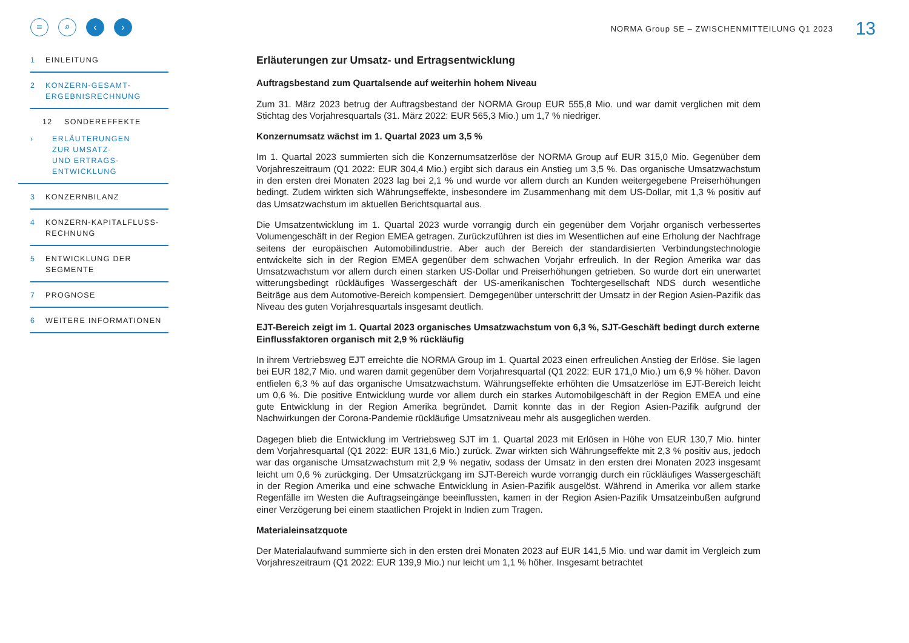≡ ⌕ ‹ ›
NORMA Group SE – ZWISCHENMITTEILUNG Q1 2023
13
1 EINLEITUNG
2 KONZERN-GESAMT-
ERGEBNISRECHNUNG
12 SONDEREFFEKTE
› ERLÄUTERUNGEN
ZUR UMSATZ-
UND ERTRAGS-
ENTWICKLUNG
3 KONZERNBILANZ
4 KONZERN-KAPITALFLUSS-
RECHNUNG
5 ENTWICKLUNG DER
SEGMENTE
7 PROGNOSE
6 WEITERE INFORMATIONEN
Erläuterungen zur Umsatz- und Ertragsentwicklung
Auftragsbestand zum Quartalsende auf weiterhin hohem Niveau
Zum 31. März 2023 betrug der Auftragsbestand der NORMA Group EUR 555,8 Mio. und war damit verglichen mit dem Stichtag des Vorjahresquartals (31. März 2022: EUR 565,3 Mio.) um 1,7 % niedriger.
Konzernumsatz wächst im 1. Quartal 2023 um 3,5 %
Im 1. Quartal 2023 summierten sich die Konzernumsatzerlöse der NORMA Group auf EUR 315,0 Mio. Gegenüber dem Vorjahreszeitraum (Q1 2022: EUR 304,4 Mio.) ergibt sich daraus ein Anstieg um 3,5 %. Das organische Umsatzwachstum in den ersten drei Monaten 2023 lag bei 2,1 % und wurde vor allem durch an Kunden weitergegebene Preiserhöhungen bedingt. Zudem wirkten sich Währungseffekte, insbesondere im Zusammenhang mit dem US-Dollar, mit 1,3 % positiv auf das Umsatzwachstum im aktuellen Berichtsquartal aus.
Die Umsatzentwicklung im 1. Quartal 2023 wurde vorrangig durch ein gegenüber dem Vorjahr organisch verbessertes Volumengeschäft in der Region EMEA getragen. Zurückzuführen ist dies im Wesentlichen auf eine Erholung der Nachfrage seitens der europäischen Automobilindustrie. Aber auch der Bereich der standardisierten Verbindungstechnologie entwickelte sich in der Region EMEA gegenüber dem schwachen Vorjahr erfreulich. In der Region Amerika war das Umsatzwachstum vor allem durch einen starken US-Dollar und Preiserhöhungen getrieben. So wurde dort ein unerwartet witterungsbedingt rückläufiges Wassergeschäft der US-amerikanischen Tochtergesellschaft NDS durch wesentliche Beiträge aus dem Automotive-Bereich kompensiert. Demgegenüber unterschritt der Umsatz in der Region Asien-Pazifik das Niveau des guten Vorjahresquartals insgesamt deutlich.
EJT-Bereich zeigt im 1. Quartal 2023 organisches Umsatzwachstum von 6,3 %, SJT-Geschäft bedingt durch externe Einflussfaktoren organisch mit 2,9 % rückläufig
In ihrem Vertriebsweg EJT erreichte die NORMA Group im 1. Quartal 2023 einen erfreulichen Anstieg der Erlöse. Sie lagen bei EUR 182,7 Mio. und waren damit gegenüber dem Vorjahresquartal (Q1 2022: EUR 171,0 Mio.) um 6,9 % höher. Davon entfielen 6,3 % auf das organische Umsatzwachstum. Währungseffekte erhöhten die Umsatzerlöse im EJT-Bereich leicht um 0,6 %. Die positive Entwicklung wurde vor allem durch ein starkes Automobilgeschäft in der Region EMEA und eine gute Entwicklung in der Region Amerika begründet. Damit konnte das in der Region Asien-Pazifik aufgrund der Nachwirkungen der Corona-Pandemie rückläufige Umsatzniveau mehr als ausgeglichen werden.
Dagegen blieb die Entwicklung im Vertriebsweg SJT im 1. Quartal 2023 mit Erlösen in Höhe von EUR 130,7 Mio. hinter dem Vorjahresquartal (Q1 2022: EUR 131,6 Mio.) zurück. Zwar wirkten sich Währungseffekte mit 2,3 % positiv aus, jedoch war das organische Umsatzwachstum mit 2,9 % negativ, sodass der Umsatz in den ersten drei Monaten 2023 insgesamt leicht um 0,6 % zurückging. Der Umsatzrückgang im SJT-Bereich wurde vorrangig durch ein rückläufiges Wassergeschäft in der Region Amerika und eine schwache Entwicklung in Asien-Pazifik ausgelöst. Während in Amerika vor allem starke Regenfälle im Westen die Auftragseingänge beeinflussten, kamen in der Region Asien-Pazifik Umsatzeinbußen aufgrund einer Verzögerung bei einem staatlichen Projekt in Indien zum Tragen.
Materialeinsatzquote
Der Materialaufwand summierte sich in den ersten drei Monaten 2023 auf EUR 141,5 Mio. und war damit im Vergleich zum Vorjahreszeitraum (Q1 2022: EUR 139,9 Mio.) nur leicht um 1,1 % höher. Insgesamt betrachtet